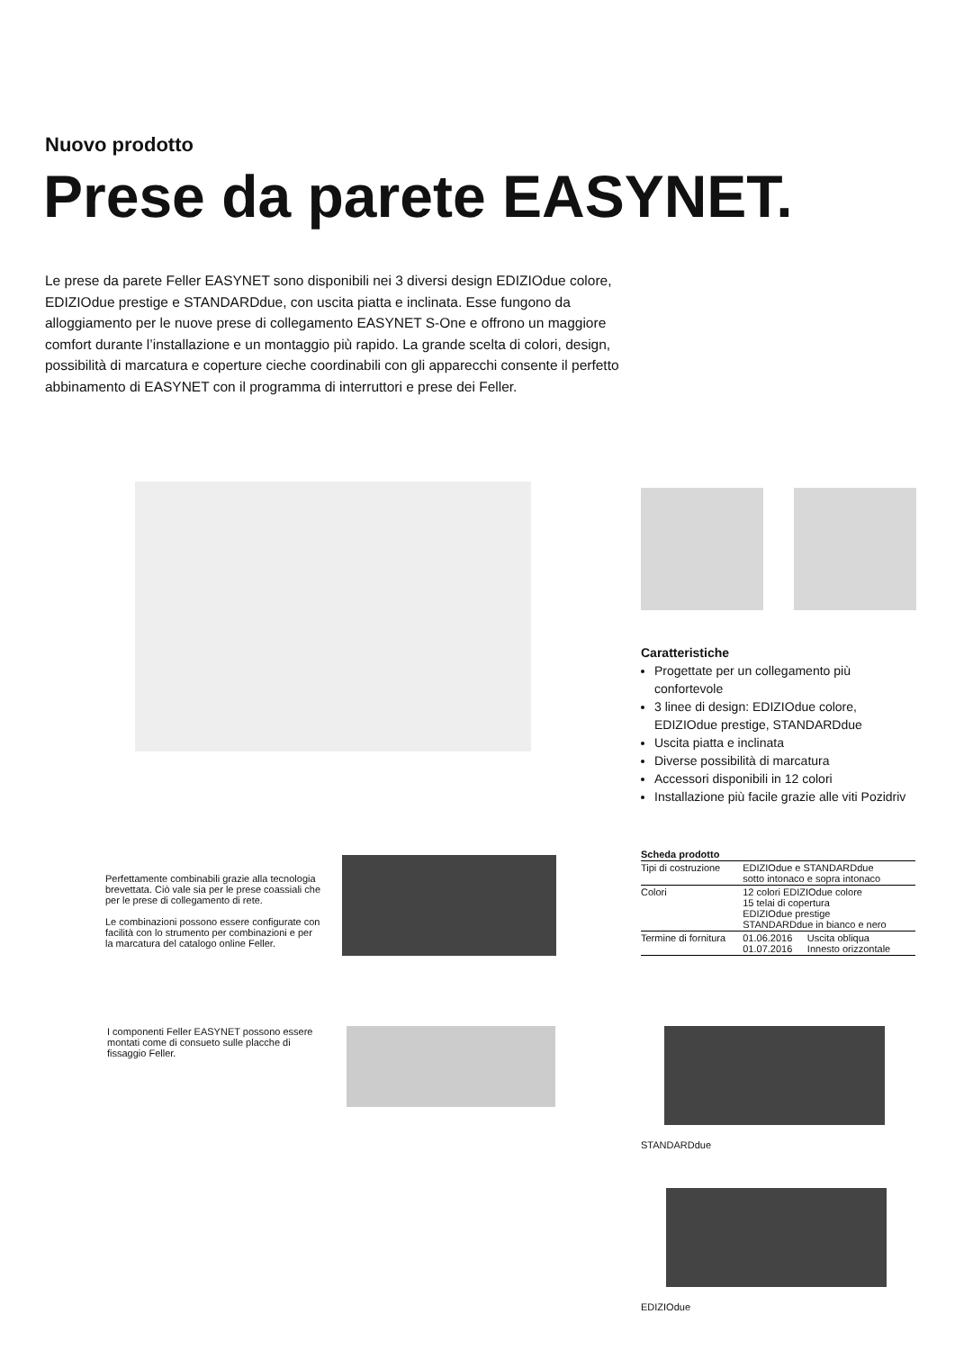Nuovo prodotto
Prese da parete EASYNET.
Le prese da parete Feller EASYNET sono disponibili nei 3 diversi design EDIZIOdue colore, EDIZIOdue prestige e STANDARDdue, con uscita piatta e inclinata. Esse fungono da alloggiamento per le nuove prese di collegamento EASYNET S-One e offrono un maggiore comfort durante l’installazione e un montaggio più rapido. La grande scelta di colori, design, possibilità di marcatura e coperture cieche coordinabili con gli apparecchi consente il perfetto abbinamento di EASYNET con il programma di interruttori e prese dei Feller.
Caratteristiche
Progettate per un collegamento più confortevole
3 linee di design: EDIZIOdue colore, EDIZIOdue prestige, STANDARDdue
Uscita piatta e inclinata
Diverse possibilità di marcatura
Accessori disponibili in 12 colori
Installazione più facile grazie alle viti Pozidriv
| Scheda prodotto | | |
| --- | --- | --- |
| Tipi di costruzione | EDIZIOdue e STANDARDdue sotto intonaco e sopra intonaco | |
| Colori | 12 colori EDIZIOdue colore 15 telai di copertura EDIZIOdue prestige STANDARDdue in bianco e nero | |
| Termine di fornitura | 01.06.2016 01.07.2016 | Uscita obliqua Innesto orizzontale |
Perfettamente combinabili grazie alla tecnologia brevettata. Ciò vale sia per le prese coassiali che per le prese di collegamento di rete.
Le combinazioni possono essere configurate con facilità con lo strumento per combinazioni e per la marcatura del catalogo online Feller.
I componenti Feller EASYNET possono essere montati come di consueto sulle placche di fissaggio Feller.
STANDARDdue
EDIZIOdue